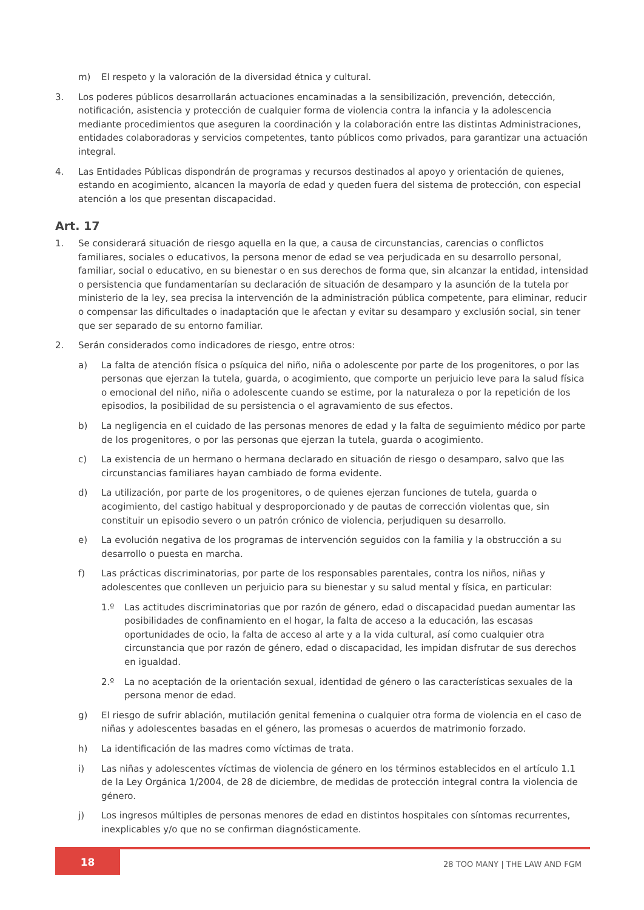m) El respeto y la valoración de la diversidad étnica y cultural.
3. Los poderes públicos desarrollarán actuaciones encaminadas a la sensibilización, prevención, detección, notificación, asistencia y protección de cualquier forma de violencia contra la infancia y la adolescencia mediante procedimientos que aseguren la coordinación y la colaboración entre las distintas Administraciones, entidades colaboradoras y servicios competentes, tanto públicos como privados, para garantizar una actuación integral.
4. Las Entidades Públicas dispondrán de programas y recursos destinados al apoyo y orientación de quienes, estando en acogimiento, alcancen la mayoría de edad y queden fuera del sistema de protección, con especial atención a los que presentan discapacidad.
Art. 17
1. Se considerará situación de riesgo aquella en la que, a causa de circunstancias, carencias o conflictos familiares, sociales o educativos, la persona menor de edad se vea perjudicada en su desarrollo personal, familiar, social o educativo, en su bienestar o en sus derechos de forma que, sin alcanzar la entidad, intensidad o persistencia que fundamentarían su declaración de situación de desamparo y la asunción de la tutela por ministerio de la ley, sea precisa la intervención de la administración pública competente, para eliminar, reducir o compensar las dificultades o inadaptación que le afectan y evitar su desamparo y exclusión social, sin tener que ser separado de su entorno familiar.
2. Serán considerados como indicadores de riesgo, entre otros:
a) La falta de atención física o psíquica del niño, niña o adolescente por parte de los progenitores, o por las personas que ejerzan la tutela, guarda, o acogimiento, que comporte un perjuicio leve para la salud física o emocional del niño, niña o adolescente cuando se estime, por la naturaleza o por la repetición de los episodios, la posibilidad de su persistencia o el agravamiento de sus efectos.
b) La negligencia en el cuidado de las personas menores de edad y la falta de seguimiento médico por parte de los progenitores, o por las personas que ejerzan la tutela, guarda o acogimiento.
c) La existencia de un hermano o hermana declarado en situación de riesgo o desamparo, salvo que las circunstancias familiares hayan cambiado de forma evidente.
d) La utilización, por parte de los progenitores, o de quienes ejerzan funciones de tutela, guarda o acogimiento, del castigo habitual y desproporcionado y de pautas de corrección violentas que, sin constituir un episodio severo o un patrón crónico de violencia, perjudiquen su desarrollo.
e) La evolución negativa de los programas de intervención seguidos con la familia y la obstrucción a su desarrollo o puesta en marcha.
f) Las prácticas discriminatorias, por parte de los responsables parentales, contra los niños, niñas y adolescentes que conlleven un perjuicio para su bienestar y su salud mental y física, en particular:
1.º Las actitudes discriminatorias que por razón de género, edad o discapacidad puedan aumentar las posibilidades de confinamiento en el hogar, la falta de acceso a la educación, las escasas oportunidades de ocio, la falta de acceso al arte y a la vida cultural, así como cualquier otra circunstancia que por razón de género, edad o discapacidad, les impidan disfrutar de sus derechos en igualdad.
2.º La no aceptación de la orientación sexual, identidad de género o las características sexuales de la persona menor de edad.
g) El riesgo de sufrir ablación, mutilación genital femenina o cualquier otra forma de violencia en el caso de niñas y adolescentes basadas en el género, las promesas o acuerdos de matrimonio forzado.
h) La identificación de las madres como víctimas de trata.
i) Las niñas y adolescentes víctimas de violencia de género en los términos establecidos en el artículo 1.1 de la Ley Orgánica 1/2004, de 28 de diciembre, de medidas de protección integral contra la violencia de género.
j) Los ingresos múltiples de personas menores de edad en distintos hospitales con síntomas recurrentes, inexplicables y/o que no se confirman diagnósticamente.
18
28 TOO MANY | THE LAW AND FGM